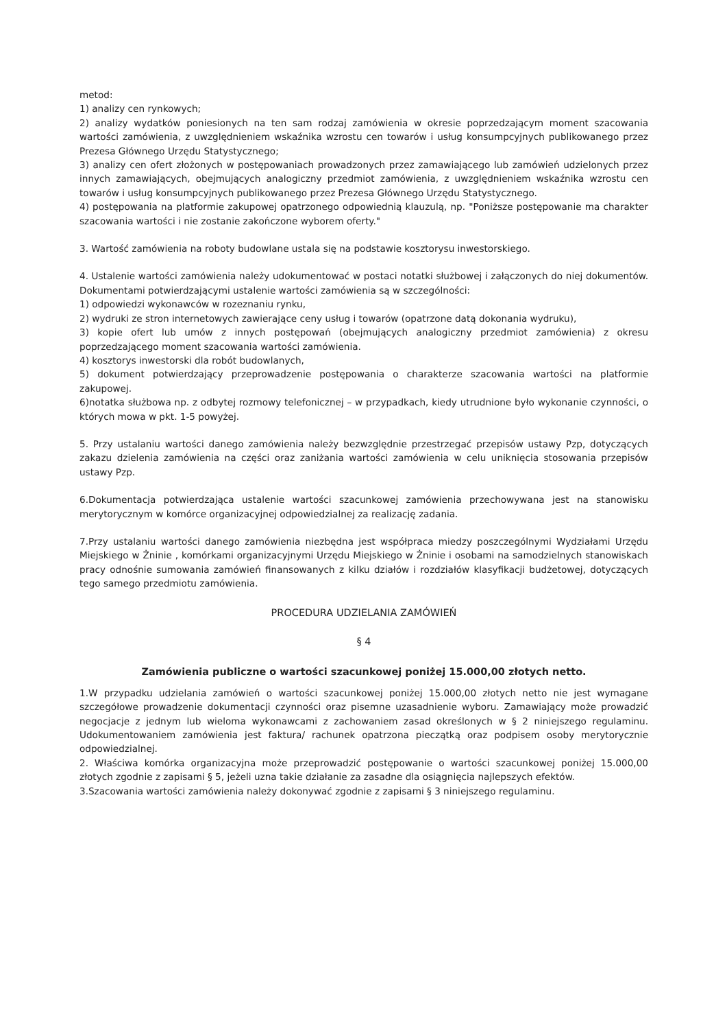metod:
1) analizy cen rynkowych;
2) analizy wydatków poniesionych na ten sam rodzaj zamówienia w okresie poprzedzającym moment szacowania wartości zamówienia, z uwzględnieniem wskaźnika wzrostu cen towarów i usług konsumpcyjnych publikowanego przez Prezesa Głównego Urzędu Statystycznego;
3) analizy cen ofert złożonych w postępowaniach prowadzonych przez zamawiającego lub zamówień udzielonych przez innych zamawiających, obejmujących analogiczny przedmiot zamówienia, z uwzględnieniem wskaźnika wzrostu cen towarów i usług konsumpcyjnych publikowanego przez Prezesa Głównego Urzędu Statystycznego.
4) postępowania na platformie zakupowej opatrzonego odpowiednią klauzulą, np. "Poniższe postępowanie ma charakter szacowania wartości i nie zostanie zakończone wyborem oferty."
3. Wartość zamówienia na roboty budowlane ustala się na podstawie kosztorysu inwestorskiego.
4. Ustalenie wartości zamówienia należy udokumentować w postaci notatki służbowej i załączonych do niej dokumentów. Dokumentami potwierdzającymi ustalenie wartości zamówienia są w szczególności:
1) odpowiedzi wykonawców w rozeznaniu rynku,
2) wydruki ze stron internetowych zawierające ceny usług i towarów (opatrzone datą dokonania wydruku),
3) kopie ofert lub umów z innych postępowań (obejmujących analogiczny przedmiot zamówienia) z okresu poprzedzającego moment szacowania wartości zamówienia.
4) kosztorys inwestorski dla robót budowlanych,
5) dokument potwierdzający przeprowadzenie postępowania o charakterze szacowania wartości na platformie zakupowej.
6)notatka służbowa np. z odbytej rozmowy telefonicznej – w przypadkach, kiedy utrudnione było wykonanie czynności, o których mowa w pkt. 1-5 powyżej.
5. Przy ustalaniu wartości danego zamówienia należy bezwzględnie przestrzegać przepisów ustawy Pzp, dotyczących zakazu dzielenia zamówienia na części oraz zaniżania wartości zamówienia w celu uniknięcia stosowania przepisów ustawy Pzp.
6.Dokumentacja potwierdzająca ustalenie wartości szacunkowej zamówienia przechowywana jest na stanowisku merytorycznym w komórce organizacyjnej odpowiedzialnej za realizację zadania.
7.Przy ustalaniu wartości danego zamówienia niezbędna jest współpraca miedzy poszczególnymi Wydziałami Urzędu Miejskiego w Żninie , komórkami organizacyjnymi Urzędu Miejskiego w Żninie i osobami na samodzielnych stanowiskach pracy odnośnie sumowania zamówień finansowanych z kilku działów i rozdziałów klasyfikacji budżetowej, dotyczących tego samego przedmiotu zamówienia.
PROCEDURA UDZIELANIA ZAMÓWIEŃ
§ 4
Zamówienia publiczne o wartości szacunkowej poniżej 15.000,00 złotych netto.
1.W przypadku udzielania zamówień o wartości szacunkowej poniżej 15.000,00 złotych netto nie jest wymagane szczegółowe prowadzenie dokumentacji czynności oraz pisemne uzasadnienie wyboru. Zamawiający może prowadzić negocjacje z jednym lub wieloma wykonawcami z zachowaniem zasad określonych w § 2 niniejszego regulaminu. Udokumentowaniem zamówienia jest faktura/ rachunek opatrzona pieczątką oraz podpisem osoby merytorycznie odpowiedzialnej.
2. Właściwa komórka organizacyjna może przeprowadzić postępowanie o wartości szacunkowej poniżej 15.000,00 złotych zgodnie z zapisami § 5, jeżeli uzna takie działanie za zasadne dla osiągnięcia najlepszych efektów.
3.Szacowania wartości zamówienia należy dokonywać zgodnie z zapisami § 3 niniejszego regulaminu.